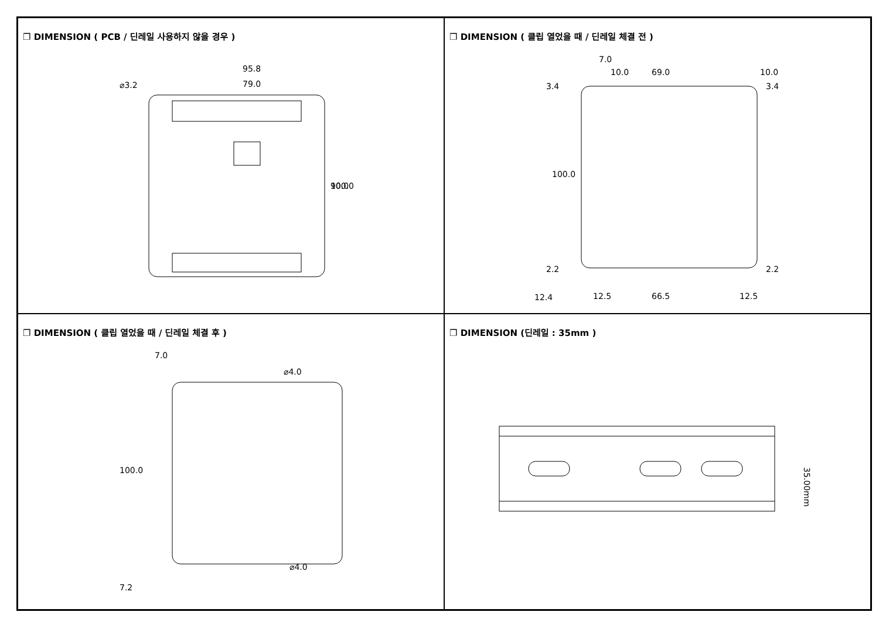❐ DIMENSION ( PCB / 딘레일 사용하지 않을 경우 )
95.8
79.0
⌀3.2
90.0
100.0
❐ DIMENSION ( 클립 열었을 때 / 딘레일 체결 전 )
7.0
10.0
69.0
10.0
3.4
3.4
100.0
2.2
2.2
12.4
12.5
66.5
12.5
❐ DIMENSION ( 클립 열었을 때 / 딘레일 체결 후 )
7.0
⌀4.0
100.0
⌀4.0
7.2
❐ DIMENSION (딘레일 : 35mm )
35.00mm